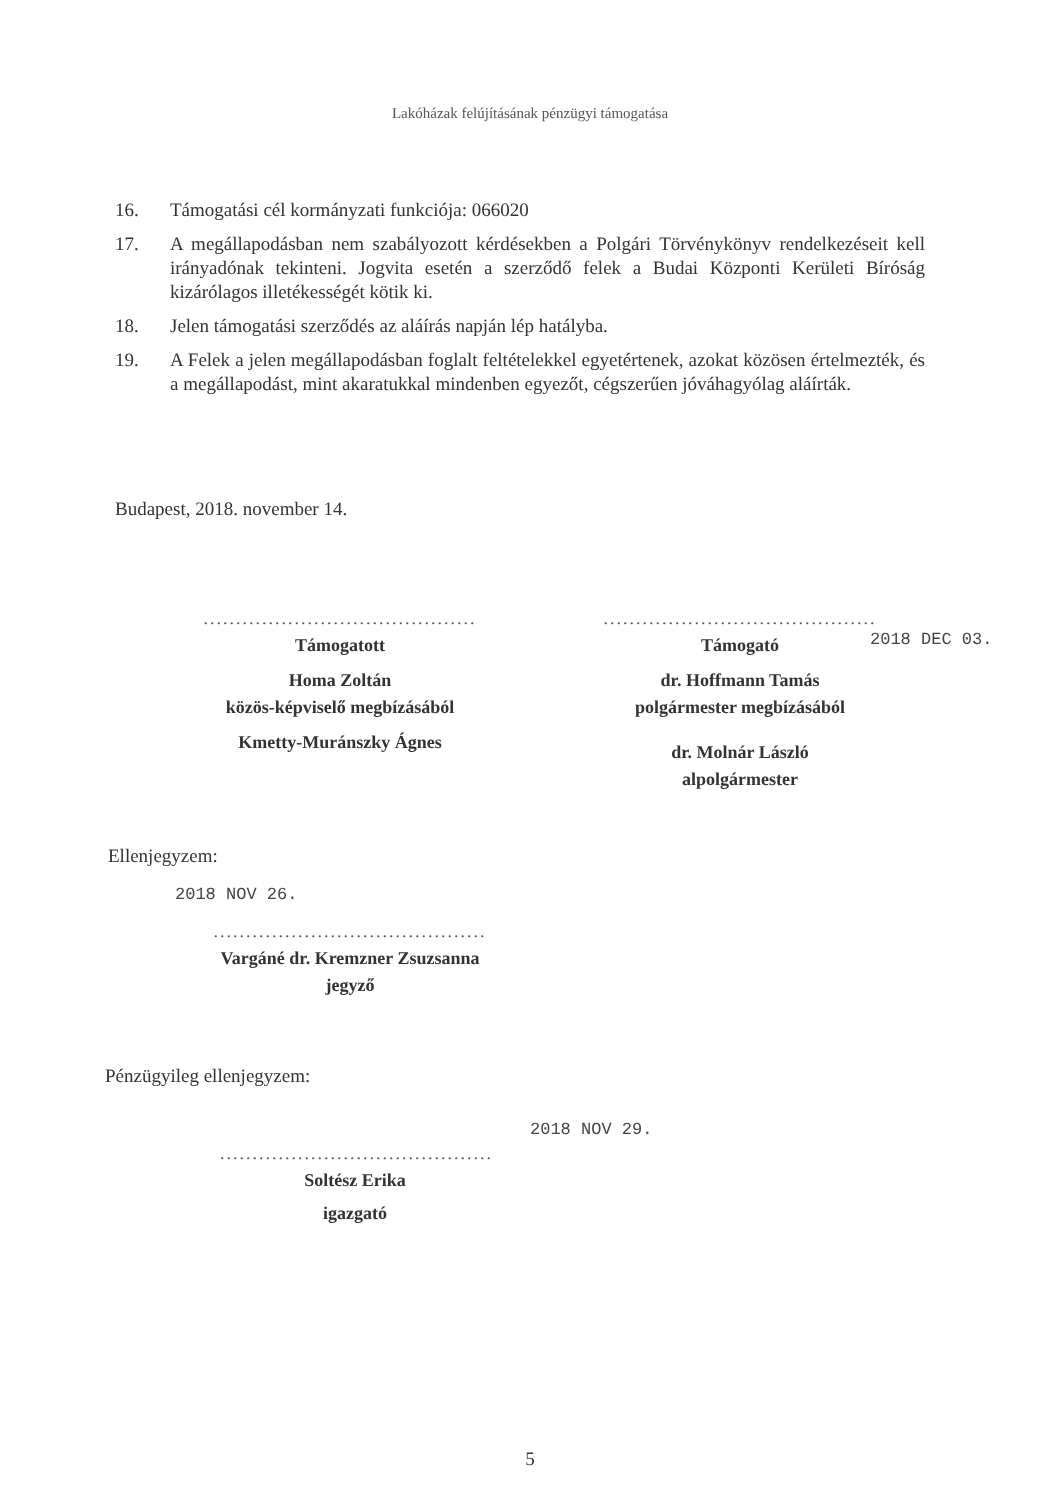Lakóházak felújításának pénzügyi támogatása
16. Támogatási cél kormányzati funkciója: 066020
17. A megállapodásban nem szabályozott kérdésekben a Polgári Törvénykönyv rendelkezéseit kell irányadónak tekinteni. Jogvita esetén a szerződő felek a Budai Központi Kerületi Bíróság kizárólagos illetékességét kötik ki.
18. Jelen támogatási szerződés az aláírás napján lép hatályba.
19. A Felek a jelen megállapodásban foglalt feltételekkel egyetértenek, azokat közösen értelmezték, és a megállapodást, mint akaratukkal mindenben egyezőt, cégszerűen jóváhagyólag aláírták.
Budapest, 2018. november 14.
..........................................
Támogatott
Homa Zoltán
közös-képviselő megbízásából
Kmetty-Muránszky Ágnes
..........................................
Támogató
dr. Hoffmann Tamás
polgármester megbízásából
dr. Molnár László
alpolgármester
2018 DEC 03.
Ellenjegyzem:
2018 NOV 26.
..........................................
Vargáné dr. Kremzner Zsuzsanna
jegyző
Pénzügyileg ellenjegyzem:
2018 NOV 29.
..........................................
Soltész Erika
igazgató
5